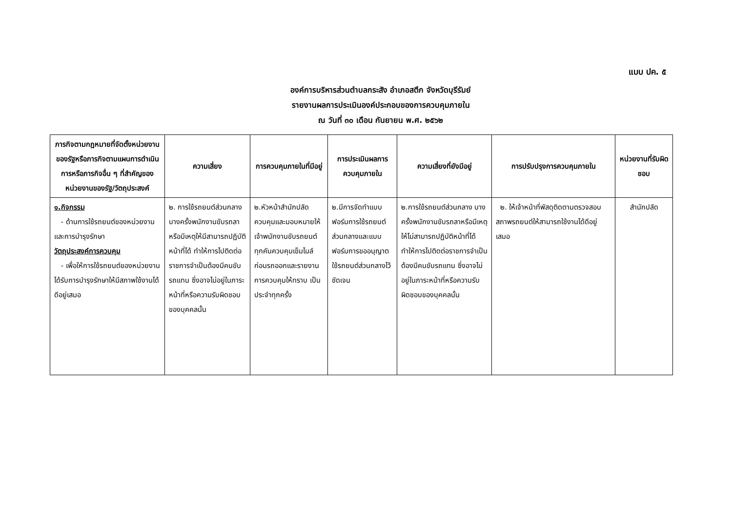แบบ ปค. ๕
องค์การบริหารส่วนตำบลกระสัง อำเภอสตึก จังหวัดบุรีรัมย์
รายงานผลการประเมินองค์ประกอบของการควบคุมภายใน
ณ วันที่ ๓๐ เดือน กันยายน พ.ศ. ๒๕๖๒
| ภารกิจตามกฎหมายที่จัดตั้งหน่วยงานของรัฐหรือภารกิจตามแผนการดำเนินการหรือภารกิจอื่น ๆ ที่สำคัญของหน่วยงานของรัฐ/วัตถุประสงค์ | ความเสี่ยง | การควบคุมภายในที่มีอยู่ | การประเมินผลการควบคุมภายใน | ความเสี่ยงที่ยังมีอยู่ | การปรับปรุงการควบคุมภายใน | หน่วยงานที่รับผิดชอบ |
| --- | --- | --- | --- | --- | --- | --- |
| ๑.กิจกรรม - ด้านการใช้รถยนต์ของหน่วยงานและการบำรุงรักษา วัตถุประสงค์การควบคุม - เพื่อให้การใช้รถยนต์ของหน่วยงานได้รับการบำรุงรักษาให้มีสภาพใช้งานได้ดีอยู่เสมอ | ๒. การใช้รถยนต์ส่วนกลาง บางครั้งพนักงานขับรถลาหรือมีเหตุให้มีสามารถปฏิบัติหน้าที่ได้ ทำให้การไปติดต่อราชการจำเป็นต้องมีคนขับรถแทน ซึ่งอาจไม่อยู่ในภาระหน้าที่หรือความรับผิดชอบของบุคคลนั้น | ๒.หัวหน้าสำนักปลัดควบคุมและมอบหมายให้เจ้าพนักงานขับรถยนต์ทุกคันควบคุมเข็มไมล์ก่อนรถออกและรายงานการควบคุมให้ทราบ เป็นประจำทุกครั้ง | ๒.มีการจัดทำแบบฟอร์มการใช้รถยนต์ส่วนกลางและแบบฟอร์มการขออนุญาตใช้รถยนต์ส่วนกลางไว้ชัดเจน | ๒.การใช้รถยนต์ส่วนกลาง บางครั้งพนักงานขับรถลาหรือมีเหตุให้ไม่สามารถปฏิบัติหน้าที่ได้ ทำให้การไปติดต่อราชการจำเป็นต้องมีคนขับรถแทน ซึ่งอาจไม่อยู่ในภาระหน้าที่หรือความรับผิดชอบของบุคคลนั้น | ๒. ให้เจ้าหน้าที่พัสดุติดตามตรวจสอบสภาพรถยนต์ให้สามารถใช้งานได้ดีอยู่เสมอ | สำนักปลัด |